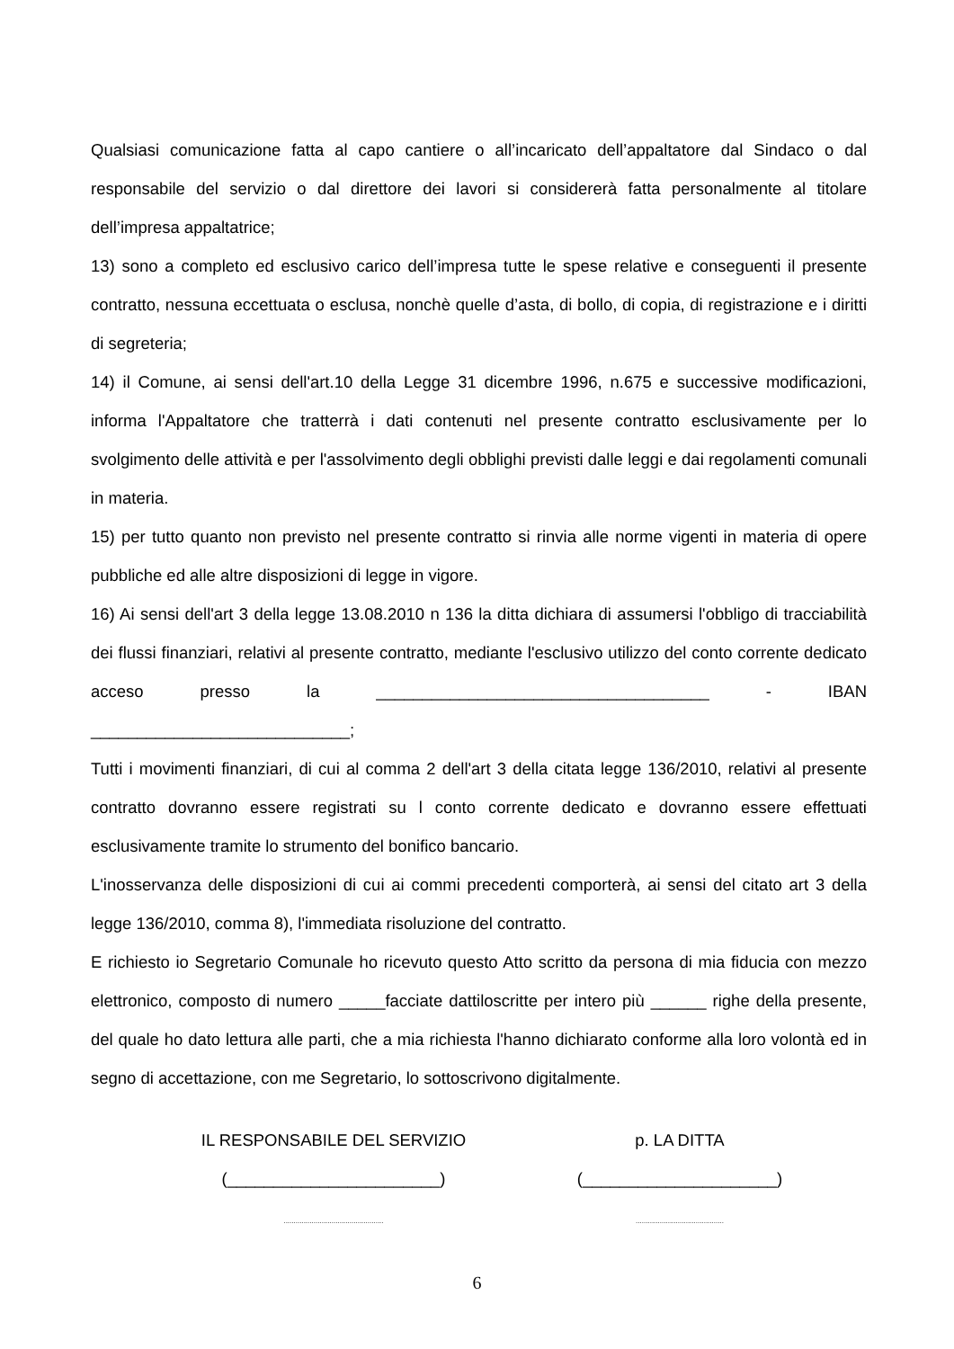Qualsiasi comunicazione fatta al capo cantiere o all’incaricato dell’appaltatore dal Sindaco o dal responsabile del servizio o dal direttore dei lavori si considererà fatta personalmente al titolare dell’impresa appaltatrice;
13) sono a completo ed esclusivo carico dell’impresa tutte le spese relative e conseguenti il presente contratto, nessuna eccettuata o esclusa, nonchè quelle d’asta, di bollo, di copia, di registrazione e i diritti di segreteria;
14) il Comune, ai sensi dell'art.10 della Legge 31 dicembre 1996, n.675 e successive modificazioni, informa l'Appaltatore che tratterrà i dati contenuti nel presente contratto esclusivamente per lo svolgimento delle attività e per l'assolvimento degli obblighi previsti dalle leggi e dai regolamenti comunali in materia.
15) per tutto quanto non previsto nel presente contratto si rinvia alle norme vigenti in materia di opere pubbliche ed alle altre disposizioni di legge in vigore.
16) Ai sensi dell'art 3 della legge 13.08.2010 n 136 la ditta dichiara di assumersi l'obbligo di tracciabilità dei flussi finanziari, relativi al presente contratto, mediante l'esclusivo utilizzo del conto corrente dedicato acceso presso la ____________________________________ - IBAN ____________________________;
Tutti i movimenti finanziari, di cui al comma 2 dell'art 3 della citata legge 136/2010, relativi al presente contratto dovranno essere registrati su l conto corrente dedicato e dovranno essere effettuati esclusivamente tramite lo strumento del bonifico bancario.
L'inosservanza delle disposizioni di cui ai commi precedenti comporterà, ai sensi del citato art 3 della legge 136/2010, comma 8), l'immediata risoluzione del contratto.
E richiesto io Segretario Comunale ho ricevuto questo Atto scritto da persona di mia fiducia con mezzo elettronico, composto di numero _____facciate dattiloscritte per intero più ______ righe della presente, del quale ho dato lettura alle parti, che a mia richiesta l'hanno dichiarato conforme alla loro volontà ed in segno di accettazione, con me Segretario, lo sottoscrivono digitalmente.
IL RESPONSABILE DEL SERVIZIO
(_______________________)
..................................................
p. LA DITTA
(_____________________)
............................................
6